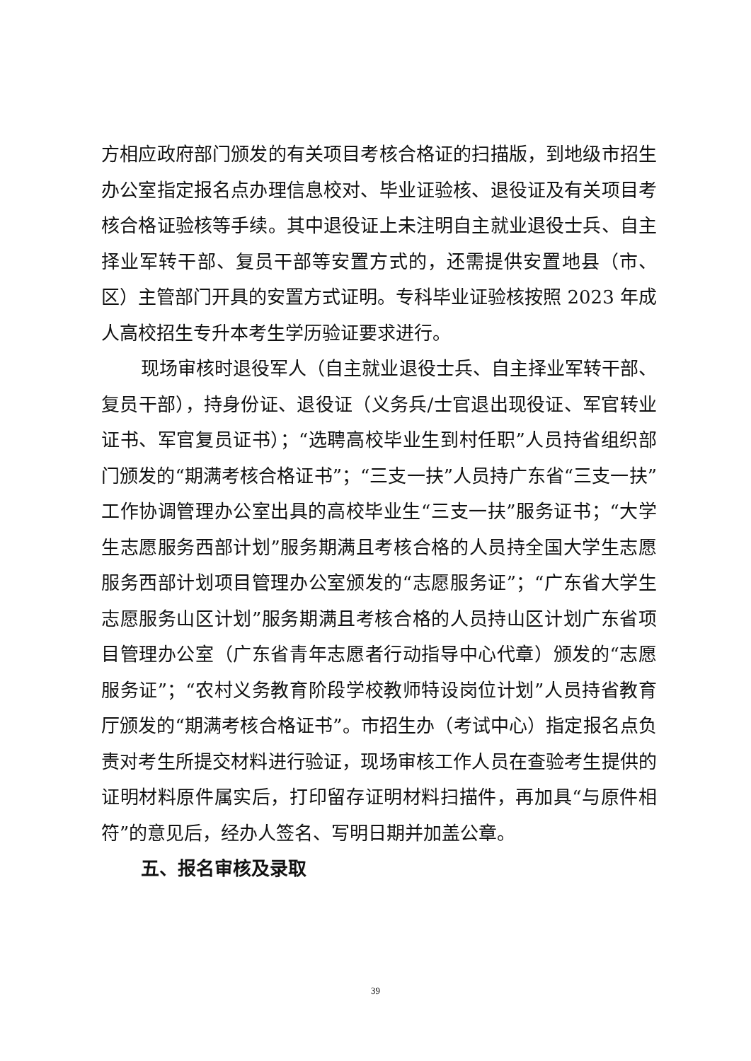方相应政府部门颁发的有关项目考核合格证的扫描版，到地级市招生办公室指定报名点办理信息校对、毕业证验核、退役证及有关项目考核合格证验核等手续。其中退役证上未注明自主就业退役士兵、自主择业军转干部、复员干部等安置方式的，还需提供安置地县（市、区）主管部门开具的安置方式证明。专科毕业证验核按照 2023 年成人高校招生专升本考生学历验证要求进行。
现场审核时退役军人（自主就业退役士兵、自主择业军转干部、复员干部），持身份证、退役证（义务兵/士官退出现役证、军官转业证书、军官复员证书）；“选聘高校毕业生到村任职”人员持省组织部门颁发的“期满考核合格证书”；“三支一扶”人员持广东省“三支一扶”工作协调管理办公室出具的高校毕业生“三支一扶”服务证书；“大学生志愿服务西部计划”服务期满且考核合格的人员持全国大学生志愿服务西部计划项目管理办公室颁发的“志愿服务证”；“广东省大学生志愿服务山区计划”服务期满且考核合格的人员持山区计划广东省项目管理办公室（广东省青年志愿者行动指导中心代章）颁发的“志愿服务证”；“农村义务教育阶段学校教师特设岗位计划”人员持省教育厅颁发的“期满考核合格证书”。市招生办（考试中心）指定报名点负责对考生所提交材料进行验证，现场审核工作人员在查验考生提供的证明材料原件属实后，打印留存证明材料扫描件，再加具“与原件相符”的意见后，经办人签名、写明日期并加盖公章。
五、报名审核及录取
39